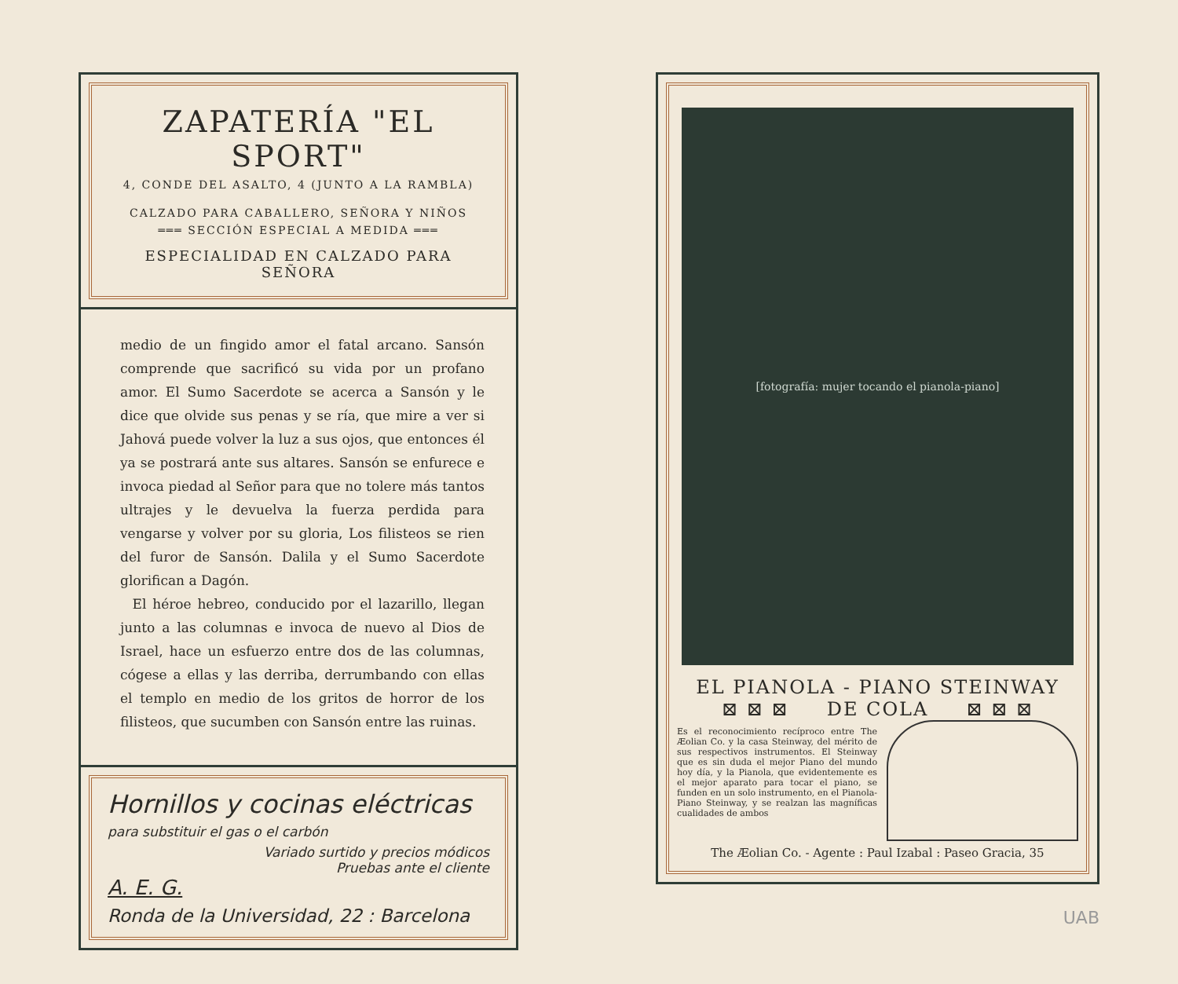ZAPATERÍA "EL SPORT"
4, CONDE DEL ASALTO, 4 (JUNTO A LA RAMBLA)
CALZADO PARA CABALLERO, SEÑORA Y NIÑOS
═══ SECCIÓN ESPECIAL A MEDIDA ═══
ESPECIALIDAD EN CALZADO PARA SEÑORA
medio de un fingido amor el fatal arcano. Sansón comprende que sacrificó su vida por un profano amor. El Sumo Sacerdote se acerca a Sansón y le dice que olvide sus penas y se ría, que mire a ver si Jahová puede volver la luz a sus ojos, que entonces él ya se postrará ante sus altares. Sansón se enfurece e invoca piedad al Señor para que no tolere más tantos ultrajes y le devuelva la fuerza perdida para vengarse y volver por su gloria, Los filisteos se rien del furor de Sansón. Dalila y el Sumo Sacerdote glorifican a Dagón.
El héroe hebreo, conducido por el lazarillo, llegan junto a las columnas e invoca de nuevo al Dios de Israel, hace un esfuerzo entre dos de las columnas, cógese a ellas y las derriba, derrumbando con ellas el templo en medio de los gritos de horror de los filisteos, que sucumben con Sansón entre las ruinas.
Hornillos y cocinas eléctricas
para substituir el gas o el carbón
Variado surtido y precios módicos
Pruebas ante el cliente
A. E. G.
Ronda de la Universidad, 22 : Barcelona
[fotografía: mujer tocando el pianola-piano]
EL PIANOLA - PIANO STEINWAY
⊠ ⊠ ⊠ DE COLA ⊠ ⊠ ⊠
Es el reconocimiento recíproco entre The Æolian Co. y la casa Steinway, del mérito de sus respectivos instrumentos. El Steinway que es sin duda el mejor Piano del mundo hoy día, y la Pianola, que evidentemente es el mejor aparato para tocar el piano, se funden en un solo instrumento, en el Pianola-Piano Steinway, y se realzan las magníficas cualidades de ambos
The Æolian Co. - Agente : Paul Izabal : Paseo Gracia, 35
UAB